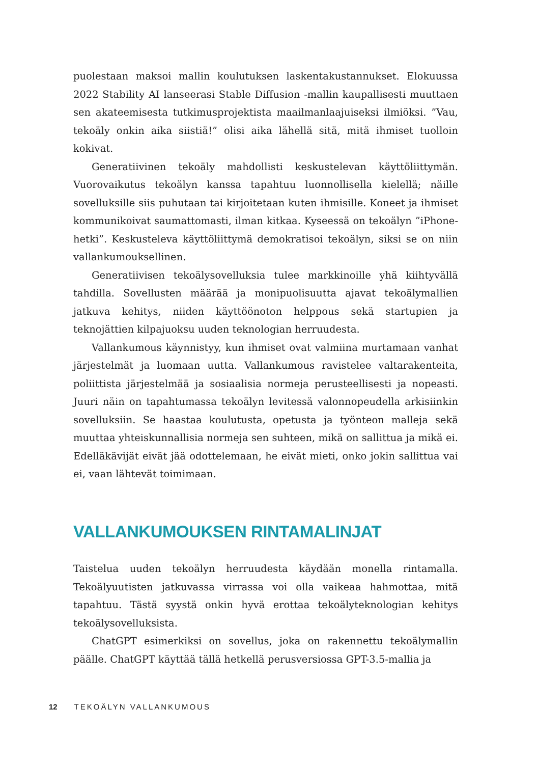puolestaan maksoi mallin koulutuksen laskentakustannukset. Elokuussa 2022 Stability AI lanseerasi Stable Diffusion -mallin kaupallisesti muuttaen sen akateemisesta tutkimusprojektista maailmanlaajuiseksi ilmiöksi. ”Vau, tekoäly onkin aika siistiä!” olisi aika lähellä sitä, mitä ihmiset tuolloin kokivat.
Generatiivinen tekoäly mahdollisti keskustelevan käyttöliittymän. Vuorovaikutus tekoälyn kanssa tapahtuu luonnollisella kielellä; näille sovelluksille siis puhutaan tai kirjoitetaan kuten ihmisille. Koneet ja ihmiset kommunikoivat saumattomasti, ilman kitkaa. Kyseessä on tekoälyn ”iPhone-hetki”. Keskusteleva käyttöliittymä demokratisoi tekoälyn, siksi se on niin vallankumouksellinen.
Generatiivisen tekoälysovelluksia tulee markkinoille yhä kiihtyvällä tahdilla. Sovellusten määrää ja monipuolisuutta ajavat tekoälymallien jatkuva kehitys, niiden käyttöönoton helppous sekä startupien ja teknojättien kilpajuoksu uuden teknologian herruudesta.
Vallankumous käynnistyy, kun ihmiset ovat valmiina murtamaan vanhat järjestelmät ja luomaan uutta. Vallankumous ravistelee valtarakenteita, poliittista järjestelmää ja sosiaalisia normeja perusteellisesti ja nopeasti. Juuri näin on tapahtumassa tekoälyn levitessä valonnopeudella arkisiinkin sovelluksiin. Se haastaa koulutusta, opetusta ja työnteon malleja sekä muuttaa yhteiskunnallisia normeja sen suhteen, mikä on sallittua ja mikä ei. Edelläkävijät eivät jää odottelemaan, he eivät mieti, onko jokin sallittua vai ei, vaan lähtevät toimimaan.
VALLANKUMOUKSEN RINTAMALINJAT
Taistelua uuden tekoälyn herruudesta käydään monella rintamalla. Tekoälyuutisten jatkuvassa virrassa voi olla vaikeaa hahmottaa, mitä tapahtuu. Tästä syystä onkin hyvä erottaa tekoälyteknologian kehitys tekoälysovelluksista.
ChatGPT esimerkiksi on sovellus, joka on rakennettu tekoälymallin päälle. ChatGPT käyttää tällä hetkellä perusversiossa GPT-3.5-mallia ja
12 TEKOÄLYN VALLANKUMOUS